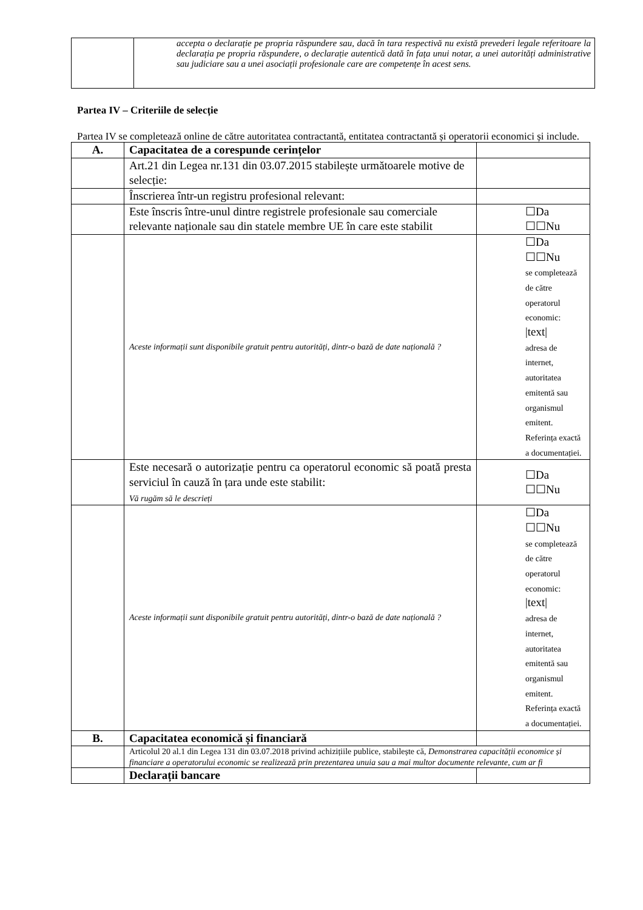| | accepta o declarație pe propria răspundere sau, dacă în tara respectivă nu există prevederi legale referitoare la declarația pe propria răspundere, o declarație autentică dată în fața unui notar, a unei autorități administrative sau judiciare sau a unei asociații profesionale care are competențe în acest sens. |
Partea IV – Criteriile de selecție
Partea IV se completează online de către autoritatea contractantă, entitatea contractantă și operatorii economici și include.
| A. | Capacitatea de a corespunde cerințelor | |
| | Art.21 din Legea nr.131 din 03.07.2015 stabilește următoarele motive de selecție: | |
| | Înscrierea într-un registru profesional relevant: | |
| | Este înscris între-unul dintre registrele profesionale sau comerciale relevante naționale sau din statele membre UE în care este stabilit | ☐Da ☐☐Nu |
| | Aceste informații sunt disponibile gratuit pentru autorități, dintr-o bază de date națională ? | ☐Da ☐☐Nu se completează de către operatorul economic: /text/ adresa de internet, autoritatea emitentă sau organismul emitent. Referința exactă a documentației. |
| | Este necesară o autorizație pentru ca operatorul economic să poată presta serviciul în cauză în țara unde este stabilit: Vă rugăm să le descrieți | ☐Da ☐☐Nu |
| | Aceste informații sunt disponibile gratuit pentru autorități, dintr-o bază de date națională ? | ☐Da ☐☐Nu se completează de către operatorul economic: /text/ adresa de internet, autoritatea emitentă sau organismul emitent. Referința exactă a documentației. |
| B. | Capacitatea economică și financiară | |
| | Articolul 20 al.1 din Legea 131 din 03.07.2018 privind achizițiile publice, stabilește că, Demonstrarea capacității economice și financiare a operatorului economic se realizează prin prezentarea unuia sau a mai multor documente relevante, cum ar fi | |
| | Declarații bancare | |